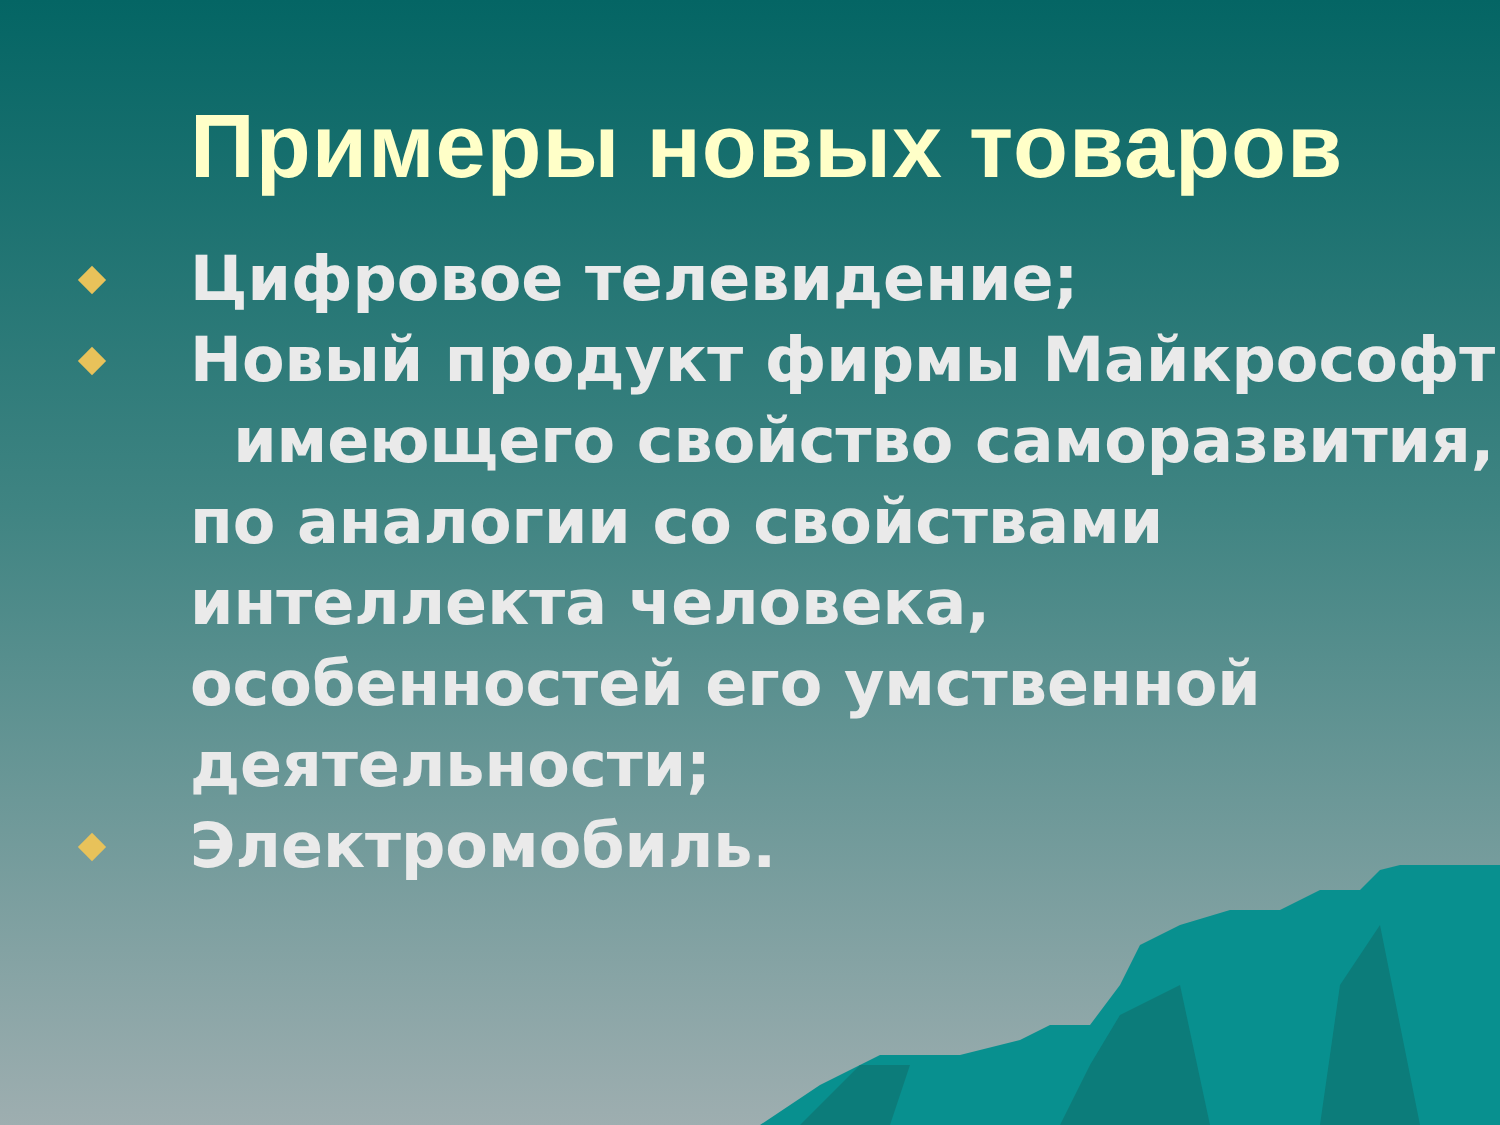Примеры новых товаров
Цифровое телевидение;
Новый продукт фирмы Майкрософт имеющего свойство саморазвития, по аналогии со свойствами интеллекта человека, особенностей его умственной деятельности;
Электромобиль.